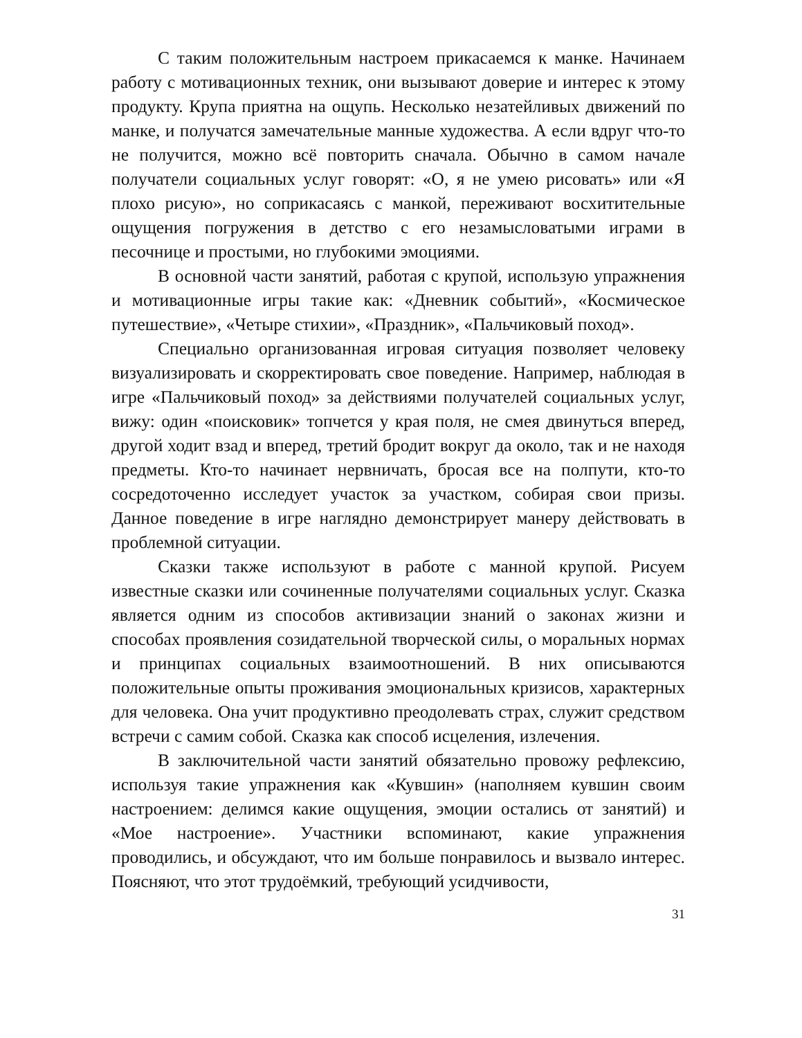С таким положительным настроем прикасаемся к манке. Начинаем работу с мотивационных техник, они вызывают доверие и интерес к этому продукту. Крупа приятна на ощупь. Несколько незатейливых движений по манке, и получатся замечательные манные художества. А если вдруг что-то не получится, можно всё повторить сначала. Обычно в самом начале получатели социальных услуг говорят: «О, я не умею рисовать» или «Я плохо рисую», но соприкасаясь с манкой, переживают восхитительные ощущения погружения в детство с его незамысловатыми играми в песочнице и простыми, но глубокими эмоциями.
В основной части занятий, работая с крупой, использую упражнения и мотивационные игры такие как: «Дневник событий», «Космическое путешествие», «Четыре стихии», «Праздник», «Пальчиковый поход».
Специально организованная игровая ситуация позволяет человеку визуализировать и скорректировать свое поведение. Например, наблюдая в игре «Пальчиковый поход» за действиями получателей социальных услуг, вижу: один «поисковик» топчется у края поля, не смея двинуться вперед, другой ходит взад и вперед, третий бродит вокруг да около, так и не находя предметы. Кто-то начинает нервничать, бросая все на полпути, кто-то сосредоточенно исследует участок за участком, собирая свои призы. Данное поведение в игре наглядно демонстрирует манеру действовать в проблемной ситуации.
Сказки также используют в работе с манной крупой. Рисуем известные сказки или сочиненные получателями социальных услуг. Сказка является одним из способов активизации знаний о законах жизни и способах проявления созидательной творческой силы, о моральных нормах и принципах социальных взаимоотношений. В них описываются положительные опыты проживания эмоциональных кризисов, характерных для человека. Она учит продуктивно преодолевать страх, служит средством встречи с самим собой. Сказка как способ исцеления, излечения.
В заключительной части занятий обязательно провожу рефлексию, используя такие упражнения как «Кувшин» (наполняем кувшин своим настроением: делимся какие ощущения, эмоции остались от занятий) и «Мое настроение». Участники вспоминают, какие упражнения проводились, и обсуждают, что им больше понравилось и вызвало интерес. Поясняют, что этот трудоёмкий, требующий усидчивости,
31